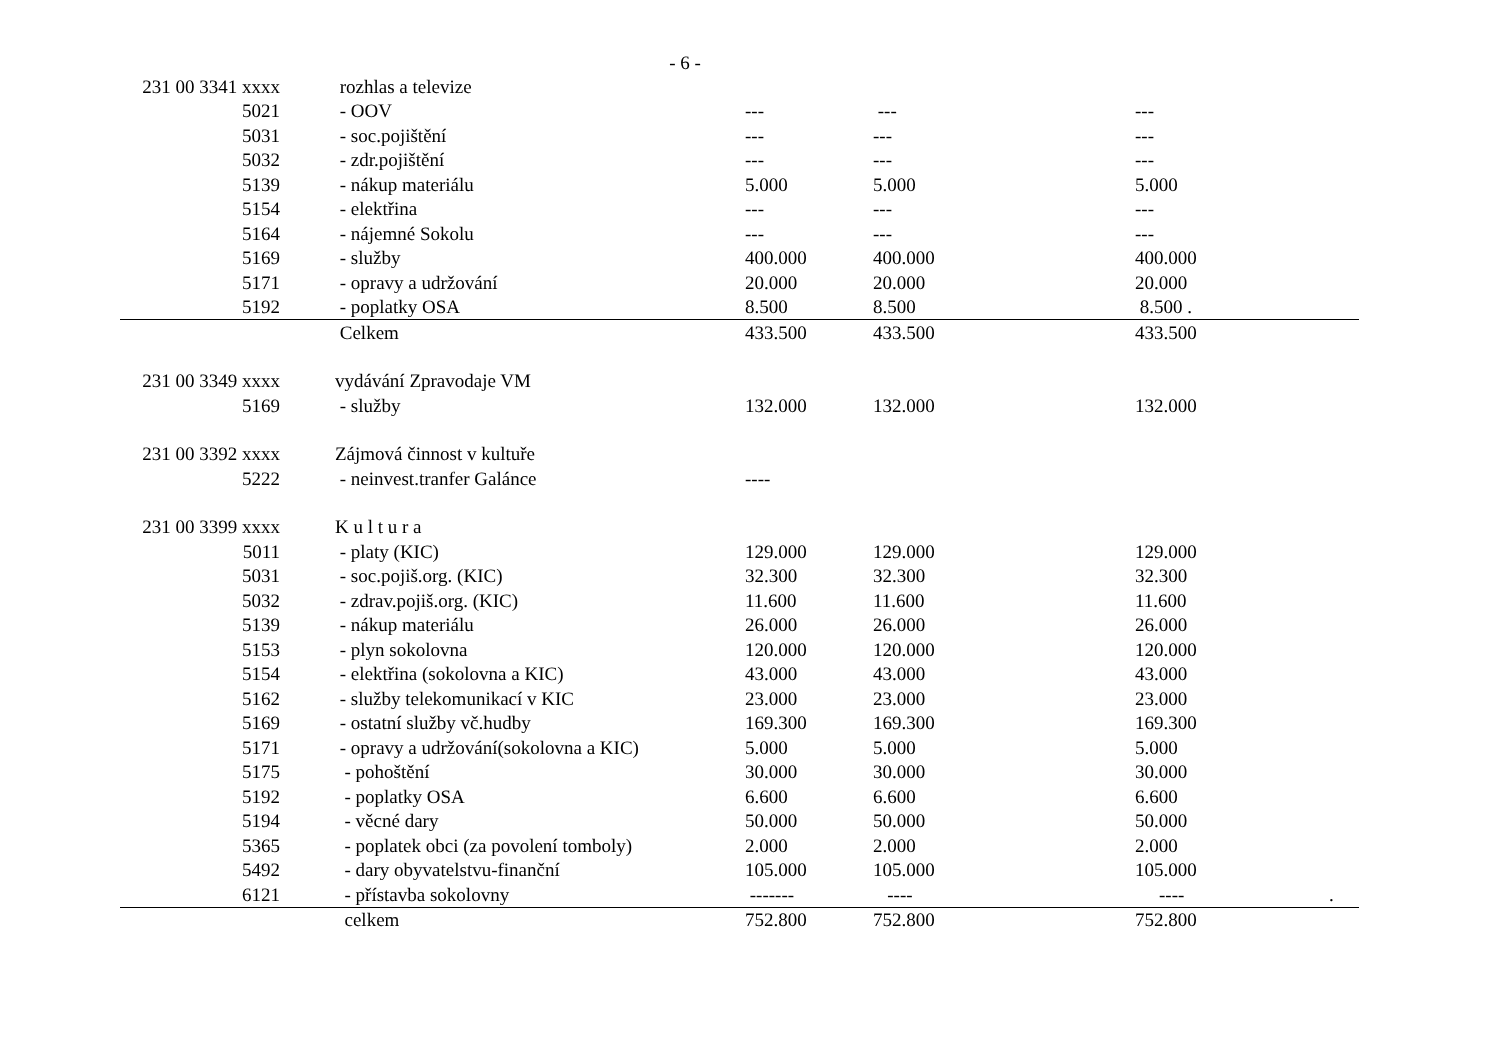- 6 -
| 231 00 3341 xxxx | rozhlas a televize | | | |
| 5021 | - OOV | --- | --- | --- |
| 5031 | - soc.pojištění | --- | --- | --- |
| 5032 | - zdr.pojištění | --- | --- | --- |
| 5139 | - nákup materiálu | 5.000 | 5.000 | 5.000 |
| 5154 | - elektřina | --- | --- | --- |
| 5164 | - nájemné Sokolu | --- | --- | --- |
| 5169 | - služby | 400.000 | 400.000 | 400.000 |
| 5171 | - opravy a udržování | 20.000 | 20.000 | 20.000 |
| 5192 | - poplatky OSA | 8.500 | 8.500 | 8.500 . |
| | Celkem | 433.500 | 433.500 | 433.500 |
| 231 00 3349 xxxx | vydávání Zpravodaje VM | | | |
| 5169 | - služby | 132.000 | 132.000 | 132.000 |
| 231 00 3392 xxxx | Zájmová činnost v kultuře | | | |
| 5222 | - neinvest.tranfer Galánce | ---- | | |
| 231 00 3399 xxxx | K u l t u r a | | | |
| 5011 | - platy (KIC) | 129.000 | 129.000 | 129.000 |
| 5031 | - soc.pojiš.org. (KIC) | 32.300 | 32.300 | 32.300 |
| 5032 | - zdrav.pojiš.org. (KIC) | 11.600 | 11.600 | 11.600 |
| 5139 | - nákup materiálu | 26.000 | 26.000 | 26.000 |
| 5153 | - plyn sokolovna | 120.000 | 120.000 | 120.000 |
| 5154 | - elektřina (sokolovna a KIC) | 43.000 | 43.000 | 43.000 |
| 5162 | - služby telekomunikací v KIC | 23.000 | 23.000 | 23.000 |
| 5169 | - ostatní služby vč.hudby | 169.300 | 169.300 | 169.300 |
| 5171 | - opravy a udržování(sokolovna a KIC) | 5.000 | 5.000 | 5.000 |
| 5175 | - pohoštění | 30.000 | 30.000 | 30.000 |
| 5192 | - poplatky OSA | 6.600 | 6.600 | 6.600 |
| 5194 | - věcné dary | 50.000 | 50.000 | 50.000 |
| 5365 | - poplatek obci (za povolení tomboly) | 2.000 | 2.000 | 2.000 |
| 5492 | - dary obyvatelstvu-finanční | 105.000 | 105.000 | 105.000 |
| 6121 | - přístavba sokolovny | ------- | ---- | ---- . |
| | celkem | 752.800 | 752.800 | 752.800 |